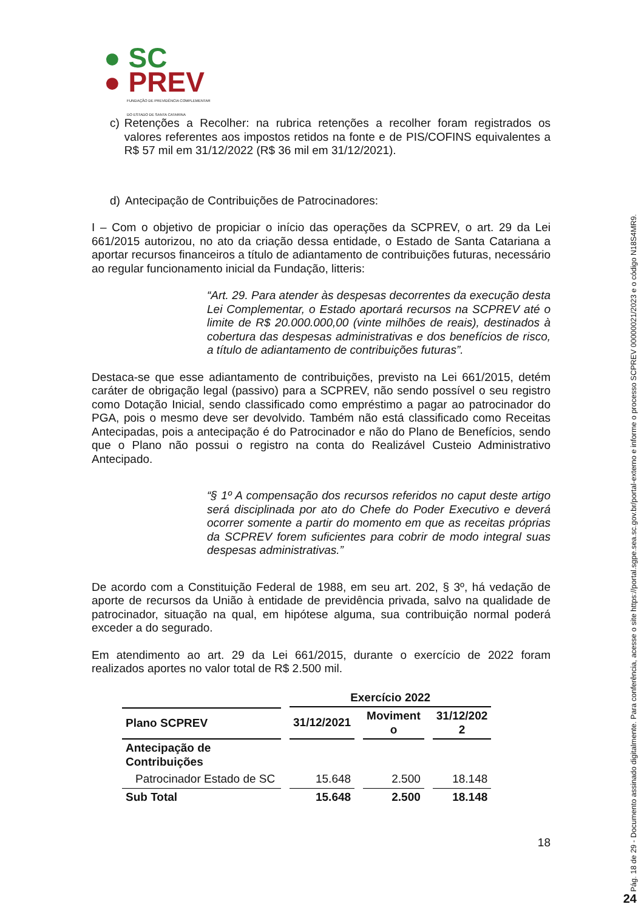● SC
● PREV
FUNDAÇÃO DE PREVIDÊNCIA COMPLEMENTAR
DO ESTADO DE SANTA CATARINA
c) Retenções a Recolher: na rubrica retenções a recolher foram registrados os valores referentes aos impostos retidos na fonte e de PIS/COFINS equivalentes a R$ 57 mil em 31/12/2022 (R$ 36 mil em 31/12/2021).
d) Antecipação de Contribuições de Patrocinadores:
I – Com o objetivo de propiciar o início das operações da SCPREV, o art. 29 da Lei 661/2015 autorizou, no ato da criação dessa entidade, o Estado de Santa Catariana a aportar recursos financeiros a título de adiantamento de contribuições futuras, necessário ao regular funcionamento inicial da Fundação, litteris:
“Art. 29. Para atender às despesas decorrentes da execução desta Lei Complementar, o Estado aportará recursos na SCPREV até o limite de R$ 20.000.000,00 (vinte milhões de reais), destinados à cobertura das despesas administrativas e dos benefícios de risco, a título de adiantamento de contribuições futuras”.
Destaca-se que esse adiantamento de contribuições, previsto na Lei 661/2015, detém caráter de obrigação legal (passivo) para a SCPREV, não sendo possível o seu registro como Dotação Inicial, sendo classificado como empréstimo a pagar ao patrocinador do PGA, pois o mesmo deve ser devolvido. Também não está classificado como Receitas Antecipadas, pois a antecipação é do Patrocinador e não do Plano de Benefícios, sendo que o Plano não possui o registro na conta do Realizável Custeio Administrativo Antecipado.
“§ 1º A compensação dos recursos referidos no caput deste artigo será disciplinada por ato do Chefe do Poder Executivo e deverá ocorrer somente a partir do momento em que as receitas próprias da SCPREV forem suficientes para cobrir de modo integral suas despesas administrativas.”
De acordo com a Constituição Federal de 1988, em seu art. 202, § 3º, há vedação de aporte de recursos da União à entidade de previdência privada, salvo na qualidade de patrocinador, situação na qual, em hipótese alguma, sua contribuição normal poderá exceder a do segurado.
Em atendimento ao art. 29 da Lei 661/2015, durante o exercício de 2022 foram realizados aportes no valor total de R$ 2.500 mil.
| | Exercício 2022 | | |
| --- | --- | --- | --- |
| Plano SCPREV | 31/12/2021 | Moviment o | 31/12/202 2 |
| Antecipação de Contribuições | | | |
| Patrocinador Estado de SC | 15.648 | 2.500 | 18.148 |
| Sub Total | 15.648 | 2.500 | 18.148 |
18
Pág. 18 de 29 - Documento assinado digitalmente. Para conferência, acesse o site https://portal.sgpe.sea.sc.gov.br/portal-externo e informe o processo SCPREV 00000021/2023 e o código N18S4MR9.
24